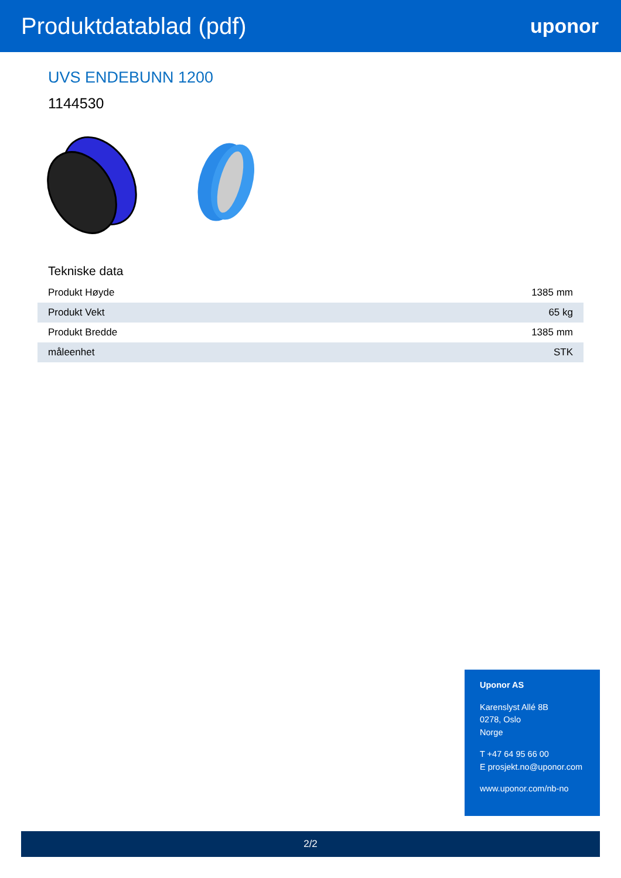Produktdatablad (pdf)
uponor
UVS ENDEBUNN 1200
1144530
Tekniske data
| Produkt Høyde | 1385 mm |
| Produkt Vekt | 65 kg |
| Produkt Bredde | 1385 mm |
| måleenhet | STK |
Uponor AS
Karenslyst Allé 8B
0278, Oslo
Norge
T +47 64 95 66 00
E prosjekt.no@uponor.com
www.uponor.com/nb-no
2/2